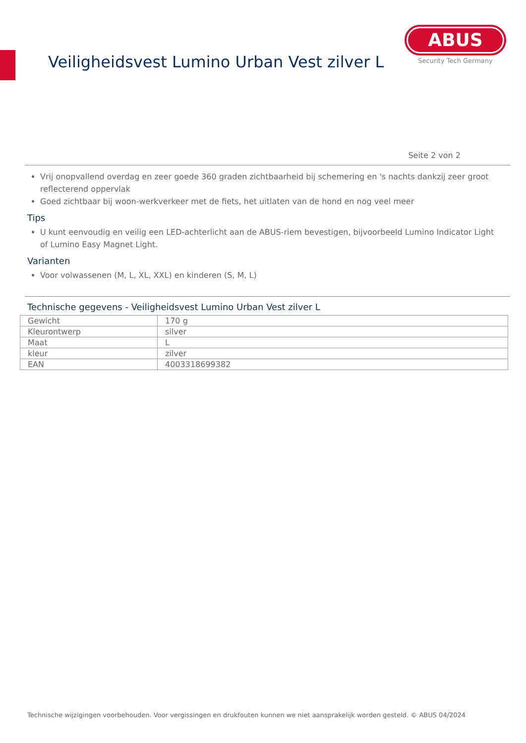Veiligheidsvest Lumino Urban Vest zilver L
ABUS
Security Tech Germany
Seite 2 von 2
Vrij onopvallend overdag en zeer goede 360 graden zichtbaarheid bij schemering en 's nachts dankzij zeer groot reflecterend oppervlak
Goed zichtbaar bij woon-werkverkeer met de fiets, het uitlaten van de hond en nog veel meer
Tips
U kunt eenvoudig en veilig een LED-achterlicht aan de ABUS-riem bevestigen, bijvoorbeeld Lumino Indicator Light of Lumino Easy Magnet Light.
Varianten
Voor volwassenen (M, L, XL, XXL) en kinderen (S, M, L)
Technische gegevens - Veiligheidsvest Lumino Urban Vest zilver L
| Gewicht | 170 g |
| Kleurontwerp | silver |
| Maat | L |
| kleur | zilver |
| EAN | 4003318699382 |
Technische wijzigingen voorbehouden. Voor vergissingen en drukfouten kunnen we niet aansprakelijk worden gesteld. © ABUS 04/2024